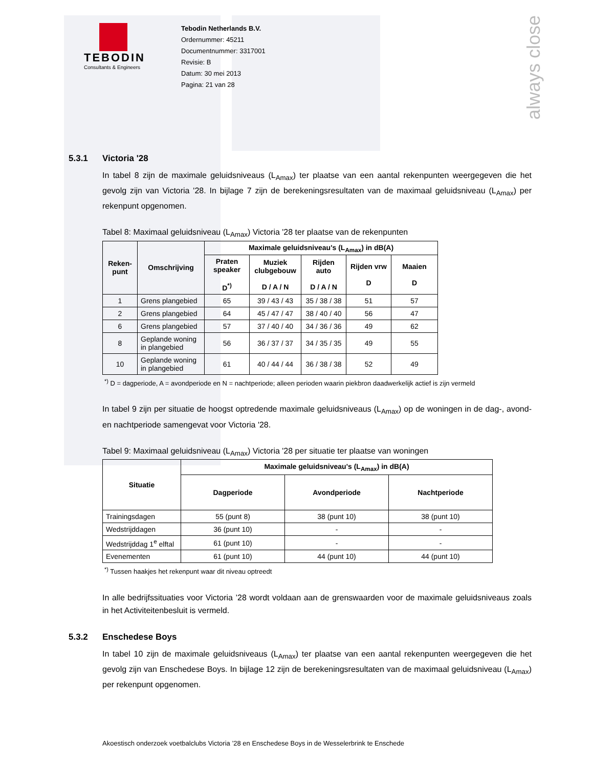always close
TEBODIN
Consultants & Engineers
Tebodin Netherlands B.V.
Ordernummer: 45211
Documentnummer: 3317001
Revisie: B
Datum: 30 mei 2013
Pagina: 21 van 28
5.3.1 Victoria '28
In tabel 8 zijn de maximale geluidsniveaus (L<sub>Amax</sub>) ter plaatse van een aantal rekenpunten weergegeven die het gevolg zijn van Victoria '28. In bijlage 7 zijn de berekeningsresultaten van de maximaal geluidsniveau (L<sub>Amax</sub>) per rekenpunt opgenomen.
Tabel 8: Maximaal geluidsniveau (L<sub>Amax</sub>) Victoria '28 ter plaatse van de rekenpunten
| Reken- punt | Omschrijving | Maximale geluidsniveau's (L<sub>Amax</sub>) in dB(A) | | | | |
| --- | --- | --- | --- | --- | --- | --- |
| | | Praten speaker D<sup>*)</sup> | Muziek clubgebouw D / A / N | Rijden auto D / A / N | Rijden vrw D | Maaien D |
| 1 | Grens plangebied | 65 | 39 / 43 / 43 | 35 / 38 / 38 | 51 | 57 |
| 2 | Grens plangebied | 64 | 45 / 47 / 47 | 38 / 40 / 40 | 56 | 47 |
| 6 | Grens plangebied | 57 | 37 / 40 / 40 | 34 / 36 / 36 | 49 | 62 |
| 8 | Geplande woning in plangebied | 56 | 36 / 37 / 37 | 34 / 35 / 35 | 49 | 55 |
| 10 | Geplande woning in plangebied | 61 | 40 / 44 / 44 | 36 / 38 / 38 | 52 | 49 |
<sup>*)</sup> D = dagperiode, A = avondperiode en N = nachtperiode; alleen perioden waarin piekbron daadwerkelijk actief is zijn vermeld
In tabel 9 zijn per situatie de hoogst optredende maximale geluidsniveaus (L<sub>Amax</sub>) op de woningen in de dag-, avond- en nachtperiode samengevat voor Victoria '28.
Tabel 9: Maximaal geluidsniveau (L<sub>Amax</sub>) Victoria '28 per situatie ter plaatse van woningen
| Situatie | Maximale geluidsniveau's (L<sub>Amax</sub>) in dB(A) | | |
| --- | --- | --- | --- |
| | Dagperiode | Avondperiode | Nachtperiode |
| Trainingsdagen | 55 (punt 8) | 38 (punt 10) | 38 (punt 10) |
| Wedstrijddagen | 36 (punt 10) | - | - |
| Wedstrijddag 1<sup>e</sup> elftal | 61 (punt 10) | - | - |
| Evenementen | 61 (punt 10) | 44 (punt 10) | 44 (punt 10) |
<sup>*)</sup> Tussen haakjes het rekenpunt waar dit niveau optreedt
In alle bedrijfssituaties voor Victoria ’28 wordt voldaan aan de grenswaarden voor de maximale geluidsniveaus zoals in het Activiteitenbesluit is vermeld.
5.3.2 Enschedese Boys
In tabel 10 zijn de maximale geluidsniveaus (L<sub>Amax</sub>) ter plaatse van een aantal rekenpunten weergegeven die het gevolg zijn van Enschedese Boys. In bijlage 12 zijn de berekeningsresultaten van de maximaal geluidsniveau (L<sub>Amax</sub>) per rekenpunt opgenomen.
Akoestisch onderzoek voetbalclubs Victoria ’28 en Enschedese Boys in de Wesselerbrink te Enschede